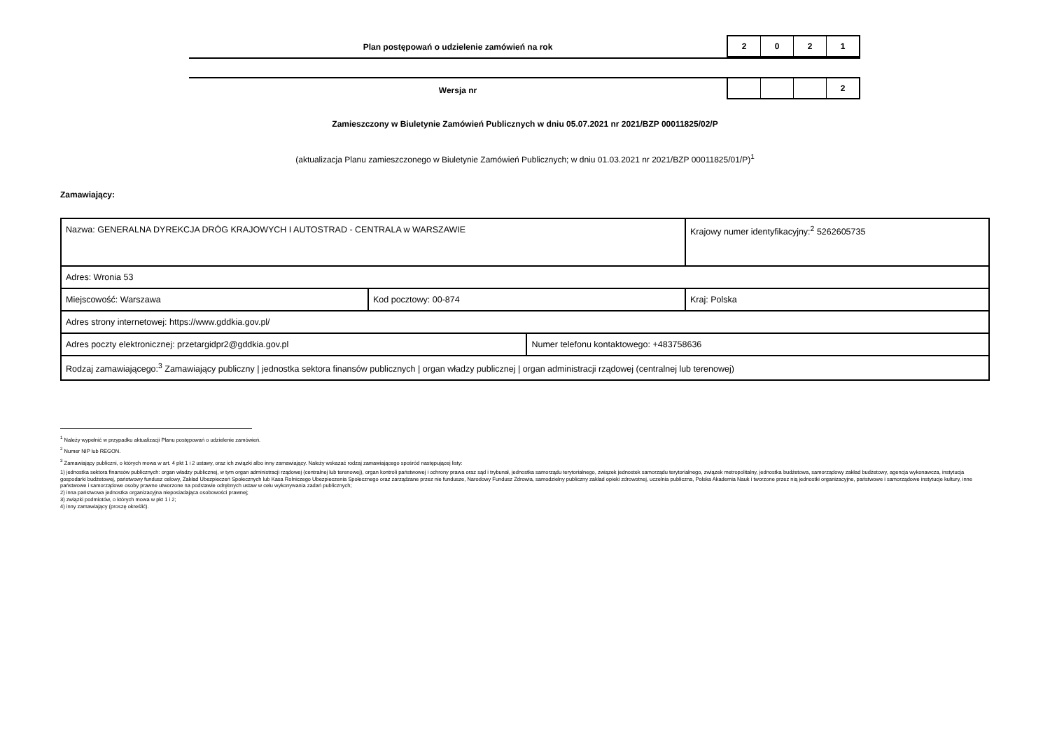Plan postępowań o udzielenie zamówień na rok
2 0 2 1
Wersja nr
2
Zamieszczony w Biuletynie Zamówień Publicznych w dniu 05.07.2021 nr 2021/BZP 00011825/02/P
(aktualizacja Planu zamieszczonego w Biuletynie Zamówień Publicznych; w dniu 01.03.2021 nr 2021/BZP 00011825/01/P)<sup>1</sup>
Zamawiający:
| Nazwa: GENERALNA DYREKCJA DRÓG KRAJOWYCH I AUTOSTRAD - CENTRALA w WARSZAWIE | | | Krajowy numer identyfikacyjny:<sup>2</sup> 5262605735 |
| Adres: Wronia 53 | | | |
| Miejscowość: Warszawa | Kod pocztowy: 00-874 | | Kraj: Polska |
| Adres strony internetowej: https://www.gddkia.gov.pl/ | | | |
| Adres poczty elektronicznej: przetargidpr2@gddkia.gov.pl | | Numer telefonu kontaktowego: +483758636 | |
| Rodzaj zamawiającego:<sup>3</sup> Zamawiający publiczny / jednostka sektora finansów publicznych / organ władzy publicznej / organ administracji rządowej (centralnej lub terenowej) | | | |
<sup>1</sup> Należy wypełnić w przypadku aktualizacji Planu postępowań o udzielenie zamówień.
<sup>2</sup> Numer NIP lub REGON.
<sup>3</sup> Zamawiający publiczni, o których mowa w art. 4 pkt 1 i 2 ustawy, oraz ich związki albo inny zamawiający. Należy wskazać rodzaj zamawiającego spośród następującej listy:
1) jednostka sektora finansów publicznych: organ władzy publicznej, w tym organ administracji rządowej (centralnej lub terenowej), organ kontroli państwowej i ochrony prawa oraz sąd i trybunał, jednostka samorządu terytorialnego, związek jednostek samorządu terytorialnego, związek metropolitalny, jednostka budżetowa, samorządowy zakład budżetowy, agencja wykonawcza, instytucja gospodarki budżetowej, państwowy fundusz celowy, Zakład Ubezpieczeń Społecznych lub Kasa Rolniczego Ubezpieczenia Społecznego oraz zarządzane przez nie fundusze, Narodowy Fundusz Zdrowia, samodzielny publiczny zakład opieki zdrowotnej, uczelnia publiczna, Polska Akademia Nauk i tworzone przez nią jednostki organizacyjne, państwowe i samorządowe instytucje kultury, inne państwowe i samorządowe osoby prawne utworzone na podstawie odrębnych ustaw w celu wykonywania zadań publicznych;
2) inna państwowa jednostka organizacyjna nieposiadająca osobowości prawnej;
3) związki podmiotów, o których mowa w pkt 1 i 2;
4) inny zamawiający (proszę określić).